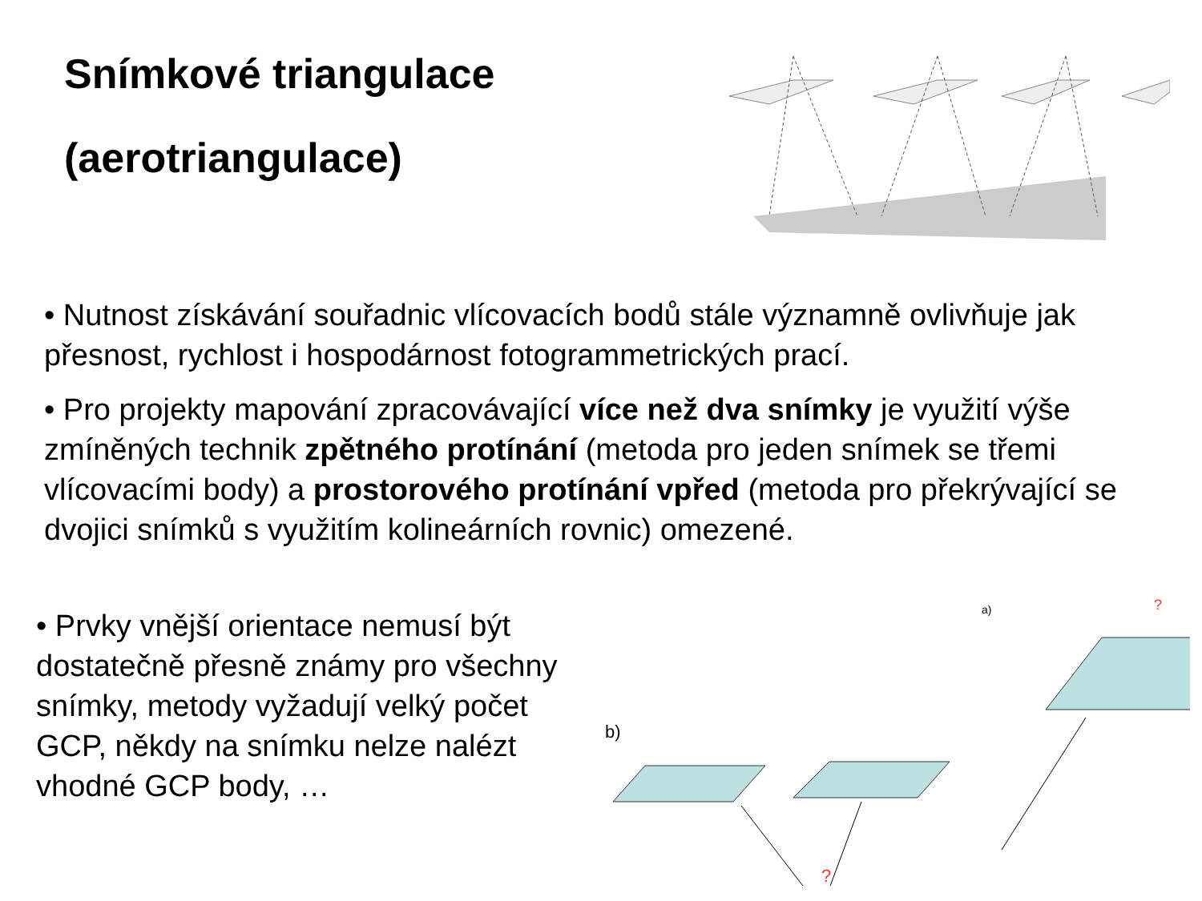Snímkové triangulace
(aerotriangulace)
• Nutnost získávání souřadnic vlícovacích bodů stále významně ovlivňuje jak přesnost, rychlost i hospodárnost fotogrammetrických prací.
• Pro projekty mapování zpracovávající více než dva snímky je využití výše zmíněných technik zpětného protínání (metoda pro jeden snímek se třemi vlícovacími body) a prostorového protínání vpřed (metoda pro překrývající se dvojici snímků s využitím kolineárních rovnic) omezené.
• Prvky vnější orientace nemusí být dostatečně přesně známy pro všechny snímky, metody vyžadují velký počet GCP, někdy na snímku nelze nalézt vhodné GCP body, …
a)
?
b)
?